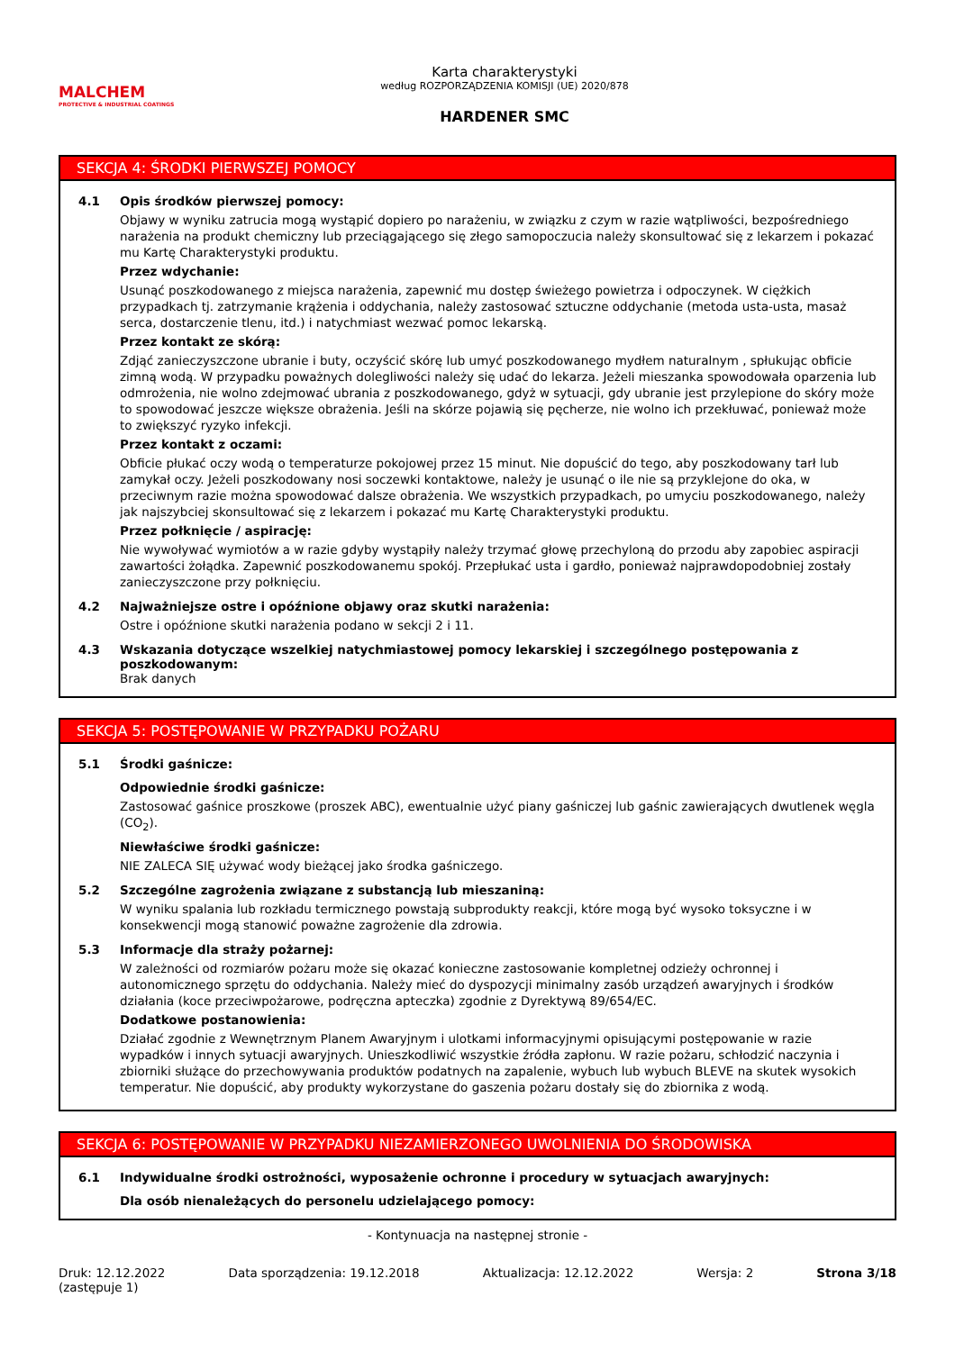MALCHEM
PROTECTIVE & INDUSTRIAL COATINGS
Karta charakterystyki
według ROZPORZĄDZENIA KOMISJI (UE) 2020/878
HARDENER SMC
SEKCJA 4: ŚRODKI PIERWSZEJ POMOCY
4.1 Opis środków pierwszej pomocy:
Objawy w wyniku zatrucia mogą wystąpić dopiero po narażeniu, w związku z czym w razie wątpliwości, bezpośredniego narażenia na produkt chemiczny lub przeciągającego się złego samopoczucia należy skonsultować się z lekarzem i pokazać mu Kartę Charakterystyki produktu.
Przez wdychanie:
Usunąć poszkodowanego z miejsca narażenia, zapewnić mu dostęp świeżego powietrza i odpoczynek. W ciężkich przypadkach tj. zatrzymanie krążenia i oddychania, należy zastosować sztuczne oddychanie (metoda usta-usta, masaż serca, dostarczenie tlenu, itd.) i natychmiast wezwać pomoc lekarską.
Przez kontakt ze skórą:
Zdjąć zanieczyszczone ubranie i buty, oczyścić skórę lub umyć poszkodowanego mydłem naturalnym , spłukując obficie zimną wodą. W przypadku poważnych dolegliwości należy się udać do lekarza. Jeżeli mieszanka spowodowała oparzenia lub odmrożenia, nie wolno zdejmować ubrania z poszkodowanego, gdyż w sytuacji, gdy ubranie jest przylepione do skóry może to spowodować jeszcze większe obrażenia. Jeśli na skórze pojawią się pęcherze, nie wolno ich przekłuwać, ponieważ może to zwiększyć ryzyko infekcji.
Przez kontakt z oczami:
Obficie płukać oczy wodą o temperaturze pokojowej przez 15 minut. Nie dopuścić do tego, aby poszkodowany tarł lub zamykał oczy. Jeżeli poszkodowany nosi soczewki kontaktowe, należy je usunąć o ile nie są przyklejone do oka, w przeciwnym razie można spowodować dalsze obrażenia. We wszystkich przypadkach, po umyciu poszkodowanego, należy jak najszybciej skonsultować się z lekarzem i pokazać mu Kartę Charakterystyki produktu.
Przez połknięcie / aspirację:
Nie wywoływać wymiotów a w razie gdyby wystąpiły należy trzymać głowę przechyloną do przodu aby zapobiec aspiracji zawartości żołądka. Zapewnić poszkodowanemu spokój. Przepłukać usta i gardło, ponieważ najprawdopodobniej zostały zanieczyszczone przy połknięciu.
4.2 Najważniejsze ostre i opóźnione objawy oraz skutki narażenia:
Ostre i opóźnione skutki narażenia podano w sekcji 2 i 11.
4.3 Wskazania dotyczące wszelkiej natychmiastowej pomocy lekarskiej i szczególnego postępowania z poszkodowanym:
Brak danych
SEKCJA 5: POSTĘPOWANIE W PRZYPADKU POŻARU
5.1 Środki gaśnicze:
Odpowiednie środki gaśnicze:
Zastosować gaśnice proszkowe (proszek ABC), ewentualnie użyć piany gaśniczej lub gaśnic zawierających dwutlenek węgla (CO<sub>2</sub>).
Niewłaściwe środki gaśnicze:
NIE ZALECA SIĘ używać wody bieżącej jako środka gaśniczego.
5.2 Szczególne zagrożenia związane z substancją lub mieszaniną:
W wyniku spalania lub rozkładu termicznego powstają subprodukty reakcji, które mogą być wysoko toksyczne i w konsekwencji mogą stanowić poważne zagrożenie dla zdrowia.
5.3 Informacje dla straży pożarnej:
W zależności od rozmiarów pożaru może się okazać konieczne zastosowanie kompletnej odzieży ochronnej i autonomicznego sprzętu do oddychania. Należy mieć do dyspozycji minimalny zasób urządzeń awaryjnych i środków działania (koce przeciwpożarowe, podręczna apteczka) zgodnie z Dyrektywą 89/654/EC.
Dodatkowe postanowienia:
Działać zgodnie z Wewnętrznym Planem Awaryjnym i ulotkami informacyjnymi opisującymi postępowanie w razie wypadków i innych sytuacji awaryjnych. Unieszkodliwić wszystkie źródła zapłonu. W razie pożaru, schłodzić naczynia i zbiorniki służące do przechowywania produktów podatnych na zapalenie, wybuch lub wybuch BLEVE na skutek wysokich temperatur. Nie dopuścić, aby produkty wykorzystane do gaszenia pożaru dostały się do zbiornika z wodą.
SEKCJA 6: POSTĘPOWANIE W PRZYPADKU NIEZAMIERZONEGO UWOLNIENIA DO ŚRODOWISKA
6.1 Indywidualne środki ostrożności, wyposażenie ochronne i procedury w sytuacjach awaryjnych:
Dla osób nienależących do personelu udzielającego pomocy:
- Kontynuacja na następnej stronie -
Druk: 12.12.2022
(zastępuje 1)
Data sporządzenia: 19.12.2018 Aktualizacja: 12.12.2022 Wersja: 2 Strona 3/18